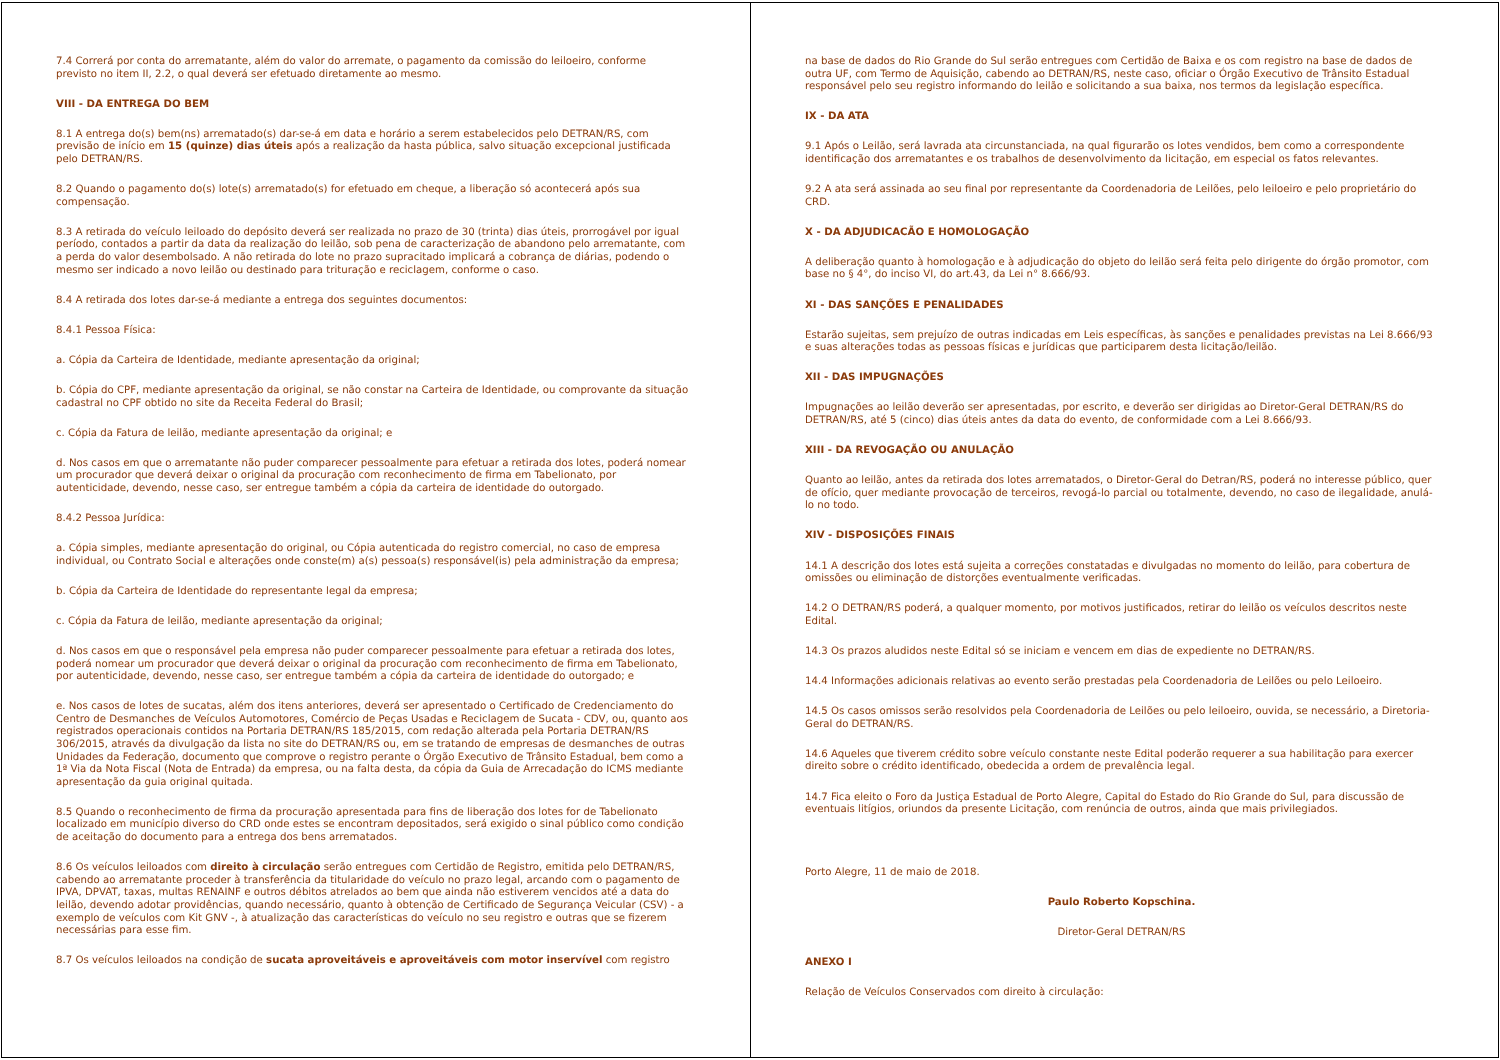7.4 Correrá por conta do arrematante, além do valor do arremate, o pagamento da comissão do leiloeiro, conforme previsto no item II, 2.2, o qual deverá ser efetuado diretamente ao mesmo.
VIII - DA ENTREGA DO BEM
8.1 A entrega do(s) bem(ns) arrematado(s) dar-se-á em data e horário a serem estabelecidos pelo DETRAN/RS, com previsão de início em 15 (quinze) dias úteis após a realização da hasta pública, salvo situação excepcional justificada pelo DETRAN/RS.
8.2 Quando o pagamento do(s) lote(s) arrematado(s) for efetuado em cheque, a liberação só acontecerá após sua compensação.
8.3 A retirada do veículo leiloado do depósito deverá ser realizada no prazo de 30 (trinta) dias úteis, prorrogável por igual período, contados a partir da data da realização do leilão, sob pena de caracterização de abandono pelo arrematante, com a perda do valor desembolsado. A não retirada do lote no prazo supracitado implicará a cobrança de diárias, podendo o mesmo ser indicado a novo leilão ou destinado para trituração e reciclagem, conforme o caso.
8.4 A retirada dos lotes dar-se-á mediante a entrega dos seguintes documentos:
8.4.1 Pessoa Física:
a. Cópia da Carteira de Identidade, mediante apresentação da original;
b. Cópia do CPF, mediante apresentação da original, se não constar na Carteira de Identidade, ou comprovante da situação cadastral no CPF obtido no site da Receita Federal do Brasil;
c. Cópia da Fatura de leilão, mediante apresentação da original; e
d. Nos casos em que o arrematante não puder comparecer pessoalmente para efetuar a retirada dos lotes, poderá nomear um procurador que deverá deixar o original da procuração com reconhecimento de firma em Tabelionato, por autenticidade, devendo, nesse caso, ser entregue também a cópia da carteira de identidade do outorgado.
8.4.2 Pessoa Jurídica:
a. Cópia simples, mediante apresentação do original, ou Cópia autenticada do registro comercial, no caso de empresa individual, ou Contrato Social e alterações onde conste(m) a(s) pessoa(s) responsável(is) pela administração da empresa;
b. Cópia da Carteira de Identidade do representante legal da empresa;
c. Cópia da Fatura de leilão, mediante apresentação da original;
d. Nos casos em que o responsável pela empresa não puder comparecer pessoalmente para efetuar a retirada dos lotes, poderá nomear um procurador que deverá deixar o original da procuração com reconhecimento de firma em Tabelionato, por autenticidade, devendo, nesse caso, ser entregue também a cópia da carteira de identidade do outorgado; e
e. Nos casos de lotes de sucatas, além dos itens anteriores, deverá ser apresentado o Certificado de Credenciamento do Centro de Desmanches de Veículos Automotores, Comércio de Peças Usadas e Reciclagem de Sucata - CDV, ou, quanto aos registrados operacionais contidos na Portaria DETRAN/RS 185/2015, com redação alterada pela Portaria DETRAN/RS 306/2015, através da divulgação da lista no site do DETRAN/RS ou, em se tratando de empresas de desmanches de outras Unidades da Federação, documento que comprove o registro perante o Órgão Executivo de Trânsito Estadual, bem como a 1ª Via da Nota Fiscal (Nota de Entrada) da empresa, ou na falta desta, da cópia da Guia de Arrecadação do ICMS mediante apresentação da guia original quitada.
8.5 Quando o reconhecimento de firma da procuração apresentada para fins de liberação dos lotes for de Tabelionato localizado em município diverso do CRD onde estes se encontram depositados, será exigido o sinal público como condição de aceitação do documento para a entrega dos bens arrematados.
8.6 Os veículos leiloados com direito à circulação serão entregues com Certidão de Registro, emitida pelo DETRAN/RS, cabendo ao arrematante proceder à transferência da titularidade do veículo no prazo legal, arcando com o pagamento de IPVA, DPVAT, taxas, multas RENAINF e outros débitos atrelados ao bem que ainda não estiverem vencidos até a data do leilão, devendo adotar providências, quando necessário, quanto à obtenção de Certificado de Segurança Veicular (CSV) - a exemplo de veículos com Kit GNV -, à atualização das características do veículo no seu registro e outras que se fizerem necessárias para esse fim.
8.7 Os veículos leiloados na condição de sucata aproveitáveis e aproveitáveis com motor inservível com registro
na base de dados do Rio Grande do Sul serão entregues com Certidão de Baixa e os com registro na base de dados de outra UF, com Termo de Aquisição, cabendo ao DETRAN/RS, neste caso, oficiar o Órgão Executivo de Trânsito Estadual responsável pelo seu registro informando do leilão e solicitando a sua baixa, nos termos da legislação específica.
IX - DA ATA
9.1 Após o Leilão, será lavrada ata circunstanciada, na qual figurarão os lotes vendidos, bem como a correspondente identificação dos arrematantes e os trabalhos de desenvolvimento da licitação, em especial os fatos relevantes.
9.2 A ata será assinada ao seu final por representante da Coordenadoria de Leilões, pelo leiloeiro e pelo proprietário do CRD.
X - DA ADJUDICACÃO E HOMOLOGAÇÃO
A deliberação quanto à homologação e à adjudicação do objeto do leilão será feita pelo dirigente do órgão promotor, com base no § 4°, do inciso VI, do art.43, da Lei n° 8.666/93.
XI - DAS SANÇÕES E PENALIDADES
Estarão sujeitas, sem prejuízo de outras indicadas em Leis específicas, às sanções e penalidades previstas na Lei 8.666/93 e suas alterações todas as pessoas físicas e jurídicas que participarem desta licitação/leilão.
XII - DAS IMPUGNAÇÕES
Impugnações ao leilão deverão ser apresentadas, por escrito, e deverão ser dirigidas ao Diretor-Geral DETRAN/RS do DETRAN/RS, até 5 (cinco) dias úteis antes da data do evento, de conformidade com a Lei 8.666/93.
XIII - DA REVOGAÇÃO OU ANULAÇÃO
Quanto ao leilão, antes da retirada dos lotes arrematados, o Diretor-Geral do Detran/RS, poderá no interesse público, quer de ofício, quer mediante provocação de terceiros, revogá-lo parcial ou totalmente, devendo, no caso de ilegalidade, anulá-lo no todo.
XIV - DISPOSIÇÕES FINAIS
14.1 A descrição dos lotes está sujeita a correções constatadas e divulgadas no momento do leilão, para cobertura de omissões ou eliminação de distorções eventualmente verificadas.
14.2 O DETRAN/RS poderá, a qualquer momento, por motivos justificados, retirar do leilão os veículos descritos neste Edital.
14.3 Os prazos aludidos neste Edital só se iniciam e vencem em dias de expediente no DETRAN/RS.
14.4 Informações adicionais relativas ao evento serão prestadas pela Coordenadoria de Leilões ou pelo Leiloeiro.
14.5 Os casos omissos serão resolvidos pela Coordenadoria de Leilões ou pelo leiloeiro, ouvida, se necessário, a Diretoria-Geral do DETRAN/RS.
14.6 Aqueles que tiverem crédito sobre veículo constante neste Edital poderão requerer a sua habilitação para exercer direito sobre o crédito identificado, obedecida a ordem de prevalência legal.
14.7 Fica eleito o Foro da Justiça Estadual de Porto Alegre, Capital do Estado do Rio Grande do Sul, para discussão de eventuais litígios, oriundos da presente Licitação, com renúncia de outros, ainda que mais privilegiados.
Porto Alegre, 11 de maio de 2018.
Paulo Roberto Kopschina.
Diretor-Geral DETRAN/RS
ANEXO I
Relação de Veículos Conservados com direito à circulação: